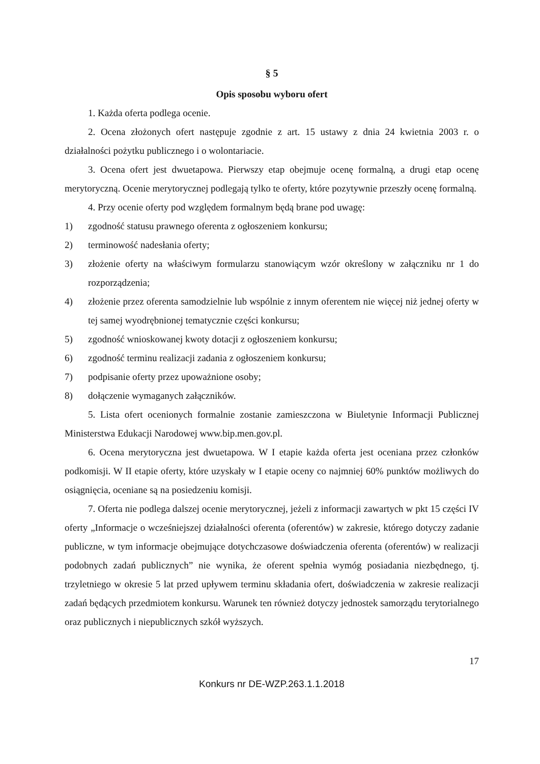§ 5
Opis sposobu wyboru ofert
1. Każda oferta podlega ocenie.
2. Ocena złożonych ofert następuje zgodnie z art. 15 ustawy z dnia 24 kwietnia 2003 r. o działalności pożytku publicznego i o wolontariacie.
3. Ocena ofert jest dwuetapowa. Pierwszy etap obejmuje ocenę formalną, a drugi etap ocenę merytoryczną. Ocenie merytorycznej podlegają tylko te oferty, które pozytywnie przeszły ocenę formalną.
4. Przy ocenie oferty pod względem formalnym będą brane pod uwagę:
1) zgodność statusu prawnego oferenta z ogłoszeniem konkursu;
2) terminowość nadesłania oferty;
3) złożenie oferty na właściwym formularzu stanowiącym wzór określony w załączniku nr 1 do rozporządzenia;
4) złożenie przez oferenta samodzielnie lub wspólnie z innym oferentem nie więcej niż jednej oferty w tej samej wyodrębnionej tematycznie części konkursu;
5) zgodność wnioskowanej kwoty dotacji z ogłoszeniem konkursu;
6) zgodność terminu realizacji zadania z ogłoszeniem konkursu;
7) podpisanie oferty przez upoważnione osoby;
8) dołączenie wymaganych załączników.
5. Lista ofert ocenionych formalnie zostanie zamieszczona w Biuletynie Informacji Publicznej Ministerstwa Edukacji Narodowej www.bip.men.gov.pl.
6. Ocena merytoryczna jest dwuetapowa. W I etapie każda oferta jest oceniana przez członków podkomisji. W II etapie oferty, które uzyskały w I etapie oceny co najmniej 60% punktów możliwych do osiągnięcia, oceniane są na posiedzeniu komisji.
7. Oferta nie podlega dalszej ocenie merytorycznej, jeżeli z informacji zawartych w pkt 15 części IV oferty „Informacje o wcześniejszej działalności oferenta (oferentów) w zakresie, którego dotyczy zadanie publiczne, w tym informacje obejmujące dotychczasowe doświadczenia oferenta (oferentów) w realizacji podobnych zadań publicznych” nie wynika, że oferent spełnia wymóg posiadania niezbędnego, tj. trzyletniego w okresie 5 lat przed upływem terminu składania ofert, doświadczenia w zakresie realizacji zadań będących przedmiotem konkursu. Warunek ten również dotyczy jednostek samorządu terytorialnego oraz publicznych i niepublicznych szkół wyższych.
17
Konkurs nr DE-WZP.263.1.1.2018